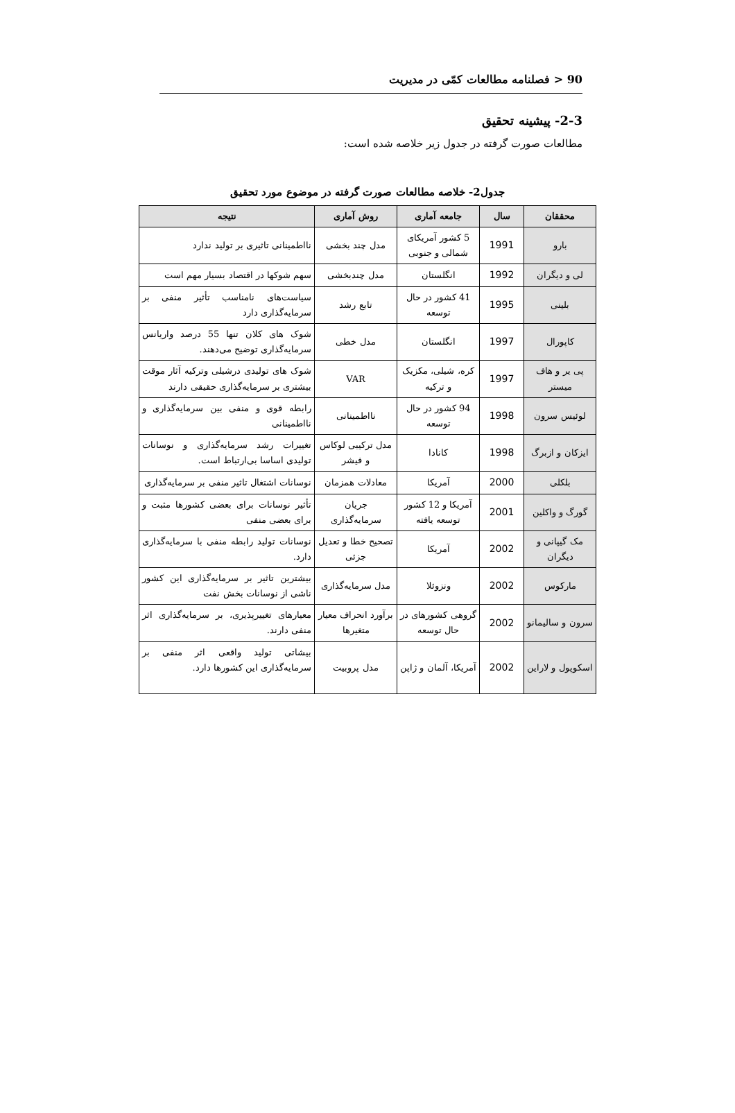90 < فصلنامه مطالعات کمّی در مدیریت
2-3- پیشینه تحقیق
مطالعات صورت گرفته در جدول زیر خلاصه شده است:
جدول2- خلاصه مطالعات صورت گرفته در موضوع مورد تحقیق
| محققان | سال | جامعه آماری | روش آماری | نتیجه |
| --- | --- | --- | --- | --- |
| بارو | 1991 | 5 کشور آمریکای شمالی و جنوبی | مدل چند بخشی | نااطمینانی تاثیری بر تولید ندارد |
| لی و دیگران | 1992 | انگلستان | مدل چندبخشی | سهم شوکها در اقتصاد بسیار مهم است |
| بلینی | 1995 | 41 کشور در حال توسعه | تابع رشد | سیاست‌های نامناسب تأثیر منفی بر سرمایه‌گذاری دارد |
| کاپورال | 1997 | انگلستان | مدل خطی | شوک های کلان تنها 55 درصد واریانس سرمایه‌گذاری توضیح می‌دهند. |
| پی یر و هاف میستر | 1997 | کره، شیلی، مکزیک و ترکیه | VAR | شوک های تولیدی درشیلی وترکیه آثار موقت بیشتری بر سرمایه‌گذاری حقیقی دارند |
| لوئیس سرون | 1998 | 94 کشور در حال توسعه | نااطمینانی | رابطه قوی و منفی بین سرمایه‌گذاری و نااطمینانی |
| ایزکان و ازبرگ | 1998 | کانادا | مدل ترکیبی لوکاس و فیشر | تغییرات رشد سرمایه‌گذاری و نوسانات تولیدی اساسا بی‌ارتباط است. |
| بلکلی | 2000 | آمریکا | معادلات همزمان | نوسانات اشتغال تاثیر منفی بر سرمایه‌گذاری |
| گورگ و واکلین | 2001 | آمریکا و 12 کشور توسعه یافته | جریان سرمایه‌گذاری | تأثیر نوسانات برای بعضی کشورها مثبت و برای بعضی منفی |
| مک گیپانی و دیگران | 2002 | آمریکا | تصحیح خطا و تعدیل جزئی | نوسانات تولید رابطه منفی با سرمایه‌گذاری دارد. |
| مارکوس | 2002 | ونزوئلا | مدل سرمایه‌گذاری | بیشترین تاثیر بر سرمایه‌گذاری این کشور ناشی از نوسانات بخش نفت |
| سرون و سالیمانو | 2002 | گروهی کشورهای در حال توسعه | برآورد انحراف معیار متغیرها | معیارهای تغییرپذیری، بر سرمایه‌گذاری اثر منفی دارند. |
| اسکوپول و لاراین | 2002 | آمریکا، آلمان و ژاپن | مدل پروبیت | بیشاتی تولید واقعی اثر منفی بر سرمایه‌گذاری این کشورها دارد. |